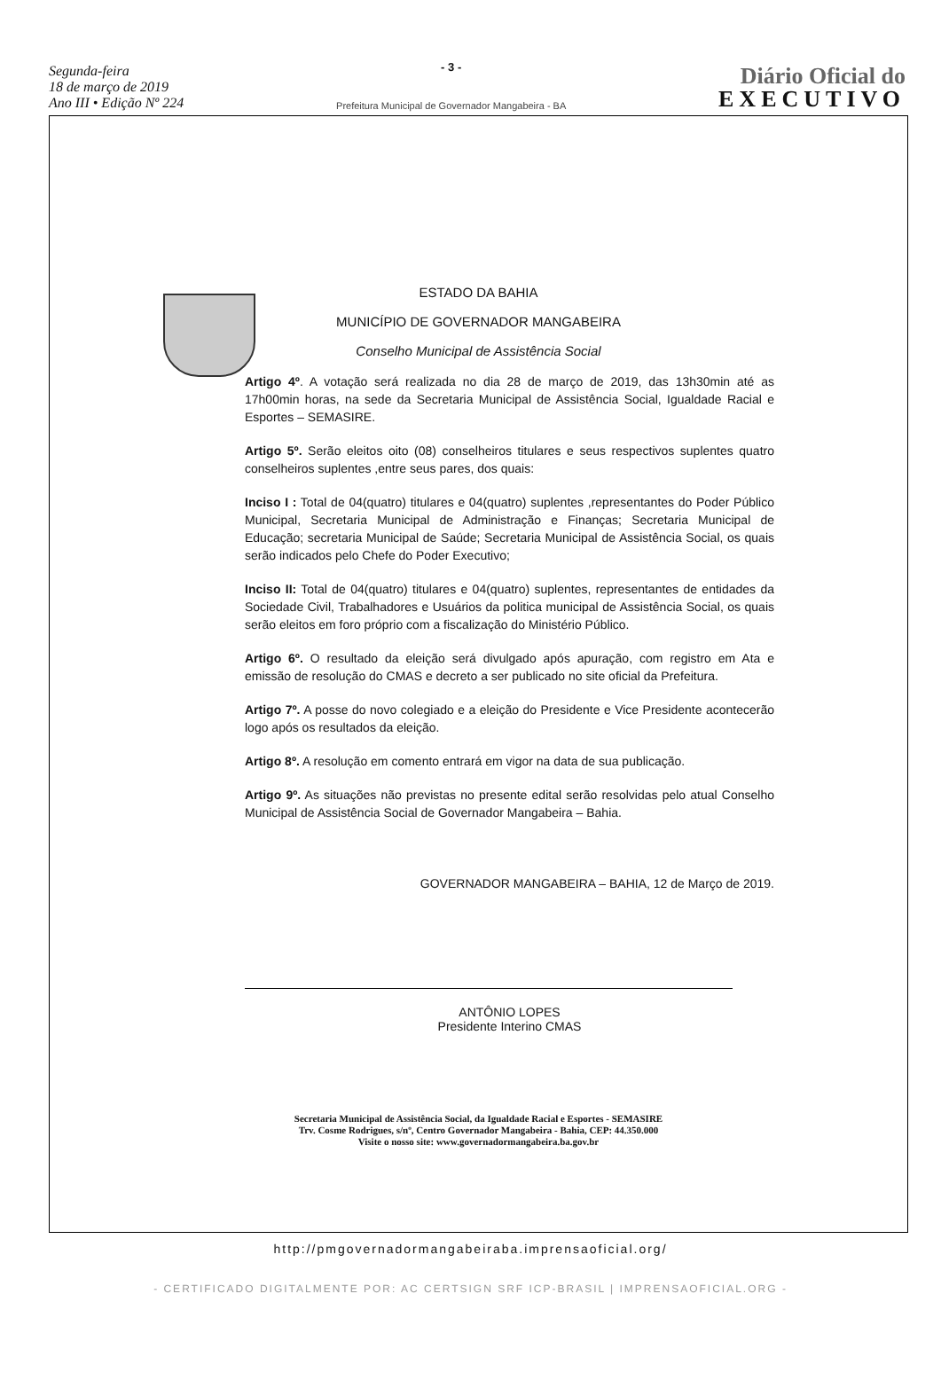Segunda-feira
18 de março de 2019
Ano III • Edição Nº 224
- 3 -
Prefeitura Municipal de Governador Mangabeira - BA
Diário Oficial do
EXECUTIVO
ESTADO DA BAHIA
MUNICÍPIO DE GOVERNADOR MANGABEIRA
Conselho Municipal de Assistência Social
Artigo 4º. A votação será realizada no dia 28 de março de 2019, das 13h30min até as 17h00min horas, na sede da Secretaria Municipal de Assistência Social, Igualdade Racial e Esportes – SEMASIRE.
Artigo 5º. Serão eleitos oito (08) conselheiros titulares e seus respectivos suplentes quatro conselheiros suplentes ,entre seus pares, dos quais:
Inciso I : Total de 04(quatro) titulares e 04(quatro) suplentes ,representantes do Poder Público Municipal, Secretaria Municipal de Administração e Finanças; Secretaria Municipal de Educação; secretaria Municipal de Saúde; Secretaria Municipal de Assistência Social, os quais serão indicados pelo Chefe do Poder Executivo;
Inciso II: Total de 04(quatro) titulares e 04(quatro) suplentes, representantes de entidades da Sociedade Civil, Trabalhadores e Usuários da politica municipal de Assistência Social, os quais serão eleitos em foro próprio com a fiscalização do Ministério Público.
Artigo 6º. O resultado da eleição será divulgado após apuração, com registro em Ata e emissão de resolução do CMAS e decreto a ser publicado no site oficial da Prefeitura.
Artigo 7º. A posse do novo colegiado e a eleição do Presidente e Vice Presidente acontecerão logo após os resultados da eleição.
Artigo 8º. A resolução em comento entrará em vigor na data de sua publicação.
Artigo 9º. As situações não previstas no presente edital serão resolvidas pelo atual Conselho Municipal de Assistência Social de Governador Mangabeira – Bahia.
GOVERNADOR MANGABEIRA – BAHIA, 12 de Março de 2019.
ANTÔNIO LOPES
Presidente Interino CMAS
Secretaria Municipal de Assistência Social, da Igualdade Racial e Esportes - SEMASIRE
Trv. Cosme Rodrigues, s/nº, Centro Governador Mangabeira - Bahia, CEP: 44.350.000
Visite o nosso site: www.governadormangabeira.ba.gov.br
http://pmgovernadormangabeiraba.imprensaoficial.org/
- CERTIFICADO DIGITALMENTE POR: AC CERTSIGN SRF ICP-BRASIL | IMPRENSAOFICIAL.ORG -